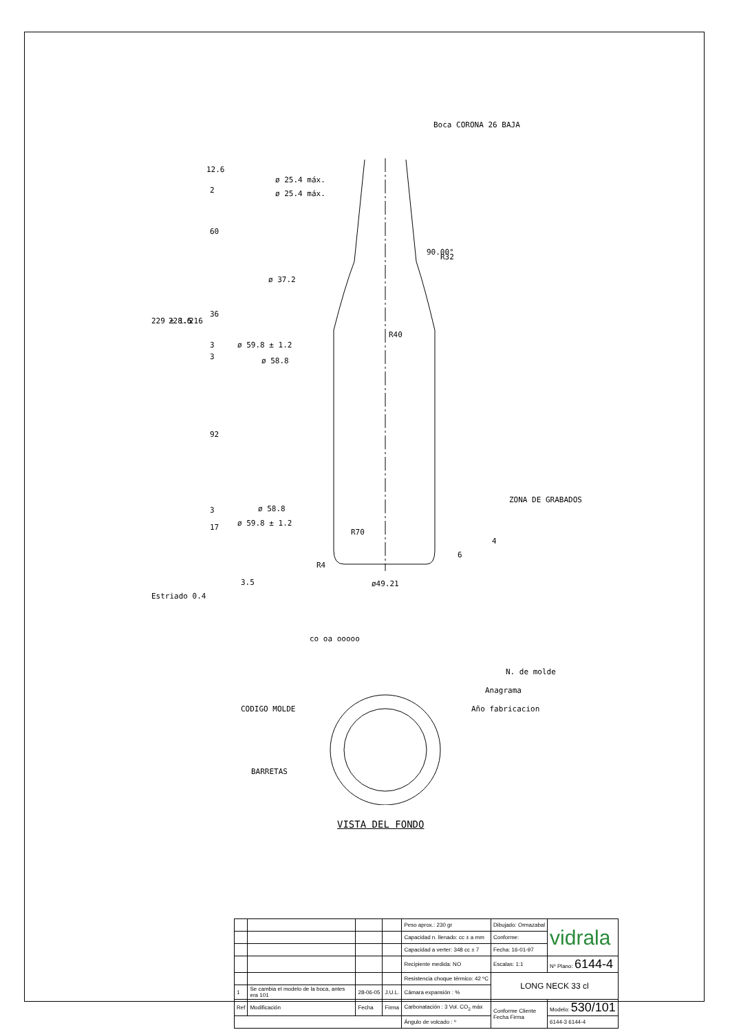Boca CORONA 26 BAJA
ø 25.4 máx.
ø 25.4 máx.
ø 37.2
ø 59.8 ± 1.2
ø 58.8
ø 58.8
ø 59.8 ± 1.2
R32
R40
R70
R4
ø49.21
ZONA DE GRABADOS
90.00°
229 ± 1.5
228.6
216
12.6
2
60
36
3
3
92
3
17
3.5
Estriado 0.4
6
4
co oa ooooo
N. de molde
Anagrama
Año fabricacion
CODIGO MOLDE
BARRETAS
VISTA DEL FONDO
| | | | | Peso aprox.: 230 gr | Dibujado: Ormazabal | vidrala |
| | | | | Capacidad n. llenado: cc ± a mm | Conforme: | |
| | | | | Capacidad a verter: 348 cc ± 7 | Fecha: 16-01-97 | |
| | | | | Recipiente medida: NO | Escalas: 1:1 | Nº Plano: 6144-4 |
| | | | | Resistencia choque térmico: 42 ºC | LONG NECK 33 cl | |
| 1 | Se cambia el modelo de la boca, antes era 101 | 28-06-05 | J.U.L. | Cámara expansión : % | | |
| Ref | Modificación | Fecha | Firma | Carbonatación : 3 Vol. CO<sub>2</sub> máx | Conforme Cliente Fecha Firma | Modelo: 530/101 |
| | | | | Ángulo de volcado : º | | 6144-3 6144-4 |